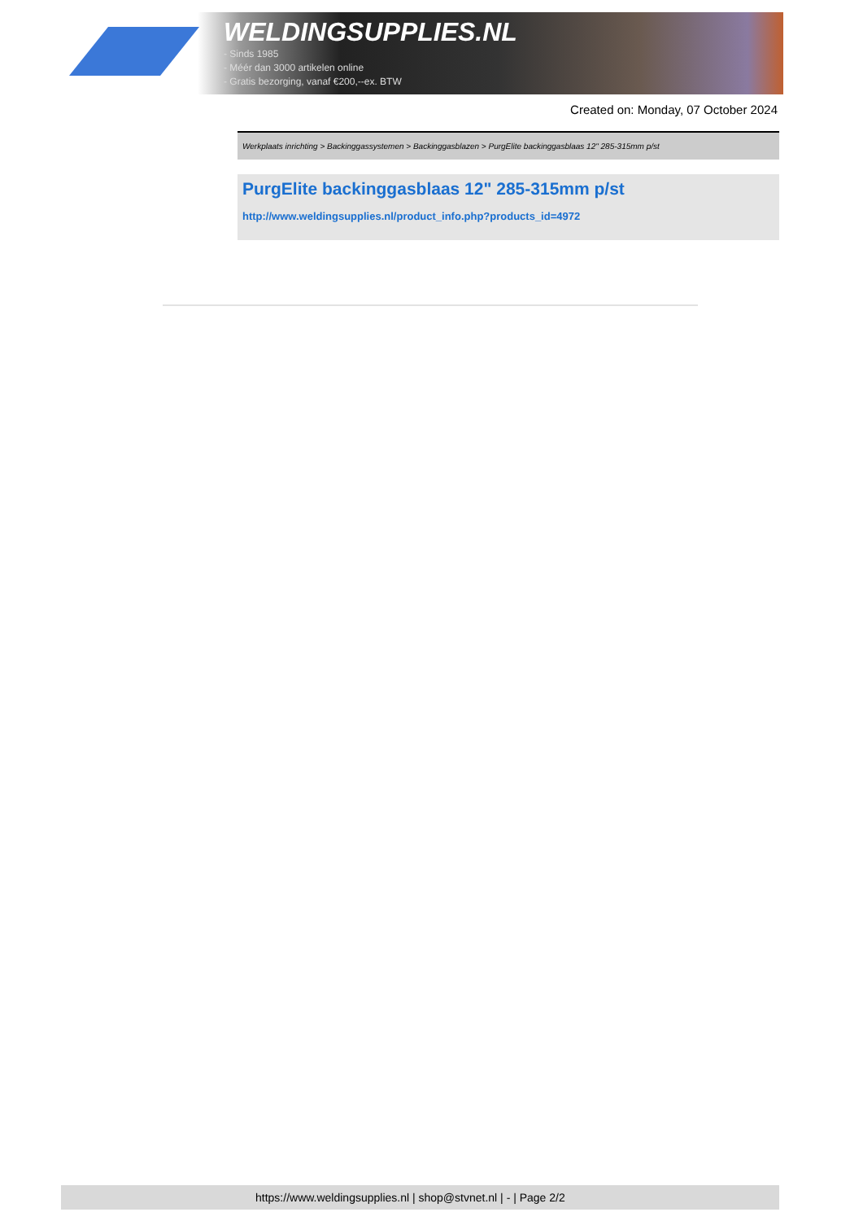WELDINGSUPPLIES.NL
- Sinds 1985
- Méér dan 3000 artikelen online
- Gratis bezorging, vanaf €200,--ex. BTW
Created on: Monday, 07 October 2024
Werkplaats inrichting > Backinggassystemen > Backinggasblazen > PurgElite backinggasblaas 12" 285-315mm p/st
PurgElite backinggasblaas 12" 285-315mm p/st
http://www.weldingsupplies.nl/product_info.php?products_id=4972
https://www.weldingsupplies.nl | shop@stvnet.nl | - | Page 2/2